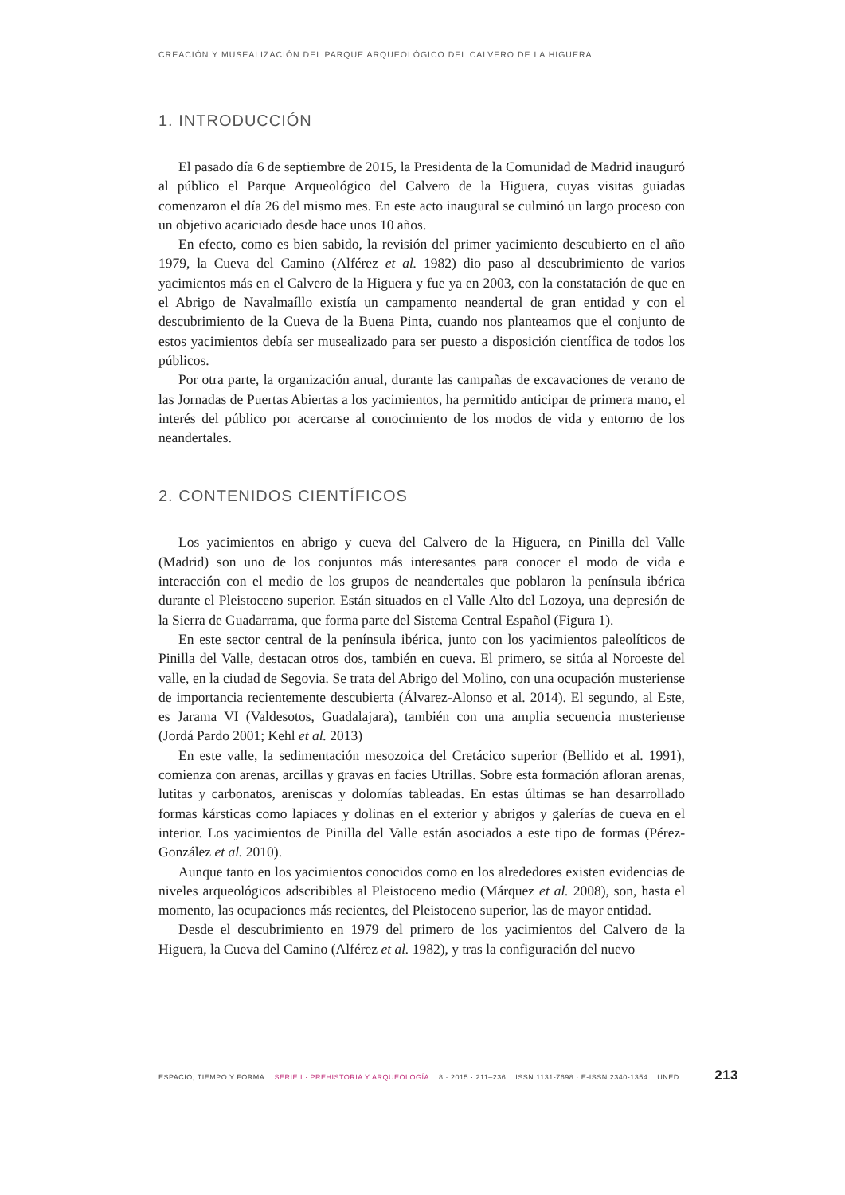CREACIÓN Y MUSEALIZACIÓN DEL PARQUE ARQUEOLÓGICO DEL CALVERO DE LA HIGUERA
1. INTRODUCCIÓN
El pasado día 6 de septiembre de 2015, la Presidenta de la Comunidad de Madrid inauguró al público el Parque Arqueológico del Calvero de la Higuera, cuyas visitas guiadas comenzaron el día 26 del mismo mes. En este acto inaugural se culminó un largo proceso con un objetivo acariciado desde hace unos 10 años.
En efecto, como es bien sabido, la revisión del primer yacimiento descubierto en el año 1979, la Cueva del Camino (Alférez et al. 1982) dio paso al descubrimiento de varios yacimientos más en el Calvero de la Higuera y fue ya en 2003, con la constatación de que en el Abrigo de Navalmaíllo existía un campamento neandertal de gran entidad y con el descubrimiento de la Cueva de la Buena Pinta, cuando nos planteamos que el conjunto de estos yacimientos debía ser musealizado para ser puesto a disposición científica de todos los públicos.
Por otra parte, la organización anual, durante las campañas de excavaciones de verano de las Jornadas de Puertas Abiertas a los yacimientos, ha permitido anticipar de primera mano, el interés del público por acercarse al conocimiento de los modos de vida y entorno de los neandertales.
2. CONTENIDOS CIENTÍFICOS
Los yacimientos en abrigo y cueva del Calvero de la Higuera, en Pinilla del Valle (Madrid) son uno de los conjuntos más interesantes para conocer el modo de vida e interacción con el medio de los grupos de neandertales que poblaron la península ibérica durante el Pleistoceno superior. Están situados en el Valle Alto del Lozoya, una depresión de la Sierra de Guadarrama, que forma parte del Sistema Central Español (Figura 1).
En este sector central de la península ibérica, junto con los yacimientos paleolíticos de Pinilla del Valle, destacan otros dos, también en cueva. El primero, se sitúa al Noroeste del valle, en la ciudad de Segovia. Se trata del Abrigo del Molino, con una ocupación musteriense de importancia recientemente descubierta (Álvarez-Alonso et al. 2014). El segundo, al Este, es Jarama VI (Valdesotos, Guadalajara), también con una amplia secuencia musteriense (Jordá Pardo 2001; Kehl et al. 2013)
En este valle, la sedimentación mesozoica del Cretácico superior (Bellido et al. 1991), comienza con arenas, arcillas y gravas en facies Utrillas. Sobre esta formación afloran arenas, lutitas y carbonatos, areniscas y dolomías tableadas. En estas últimas se han desarrollado formas kársticas como lapiaces y dolinas en el exterior y abrigos y galerías de cueva en el interior. Los yacimientos de Pinilla del Valle están asociados a este tipo de formas (Pérez-González et al. 2010).
Aunque tanto en los yacimientos conocidos como en los alrededores existen evidencias de niveles arqueológicos adscribibles al Pleistoceno medio (Márquez et al. 2008), son, hasta el momento, las ocupaciones más recientes, del Pleistoceno superior, las de mayor entidad.
Desde el descubrimiento en 1979 del primero de los yacimientos del Calvero de la Higuera, la Cueva del Camino (Alférez et al. 1982), y tras la configuración del nuevo
ESPACIO, TIEMPO Y FORMA SERIE I · PREHISTORIA Y ARQUEOLOGÍA 8 · 2015 · 211–236 ISSN 1131-7698 · E-ISSN 2340-1354 UNED 213